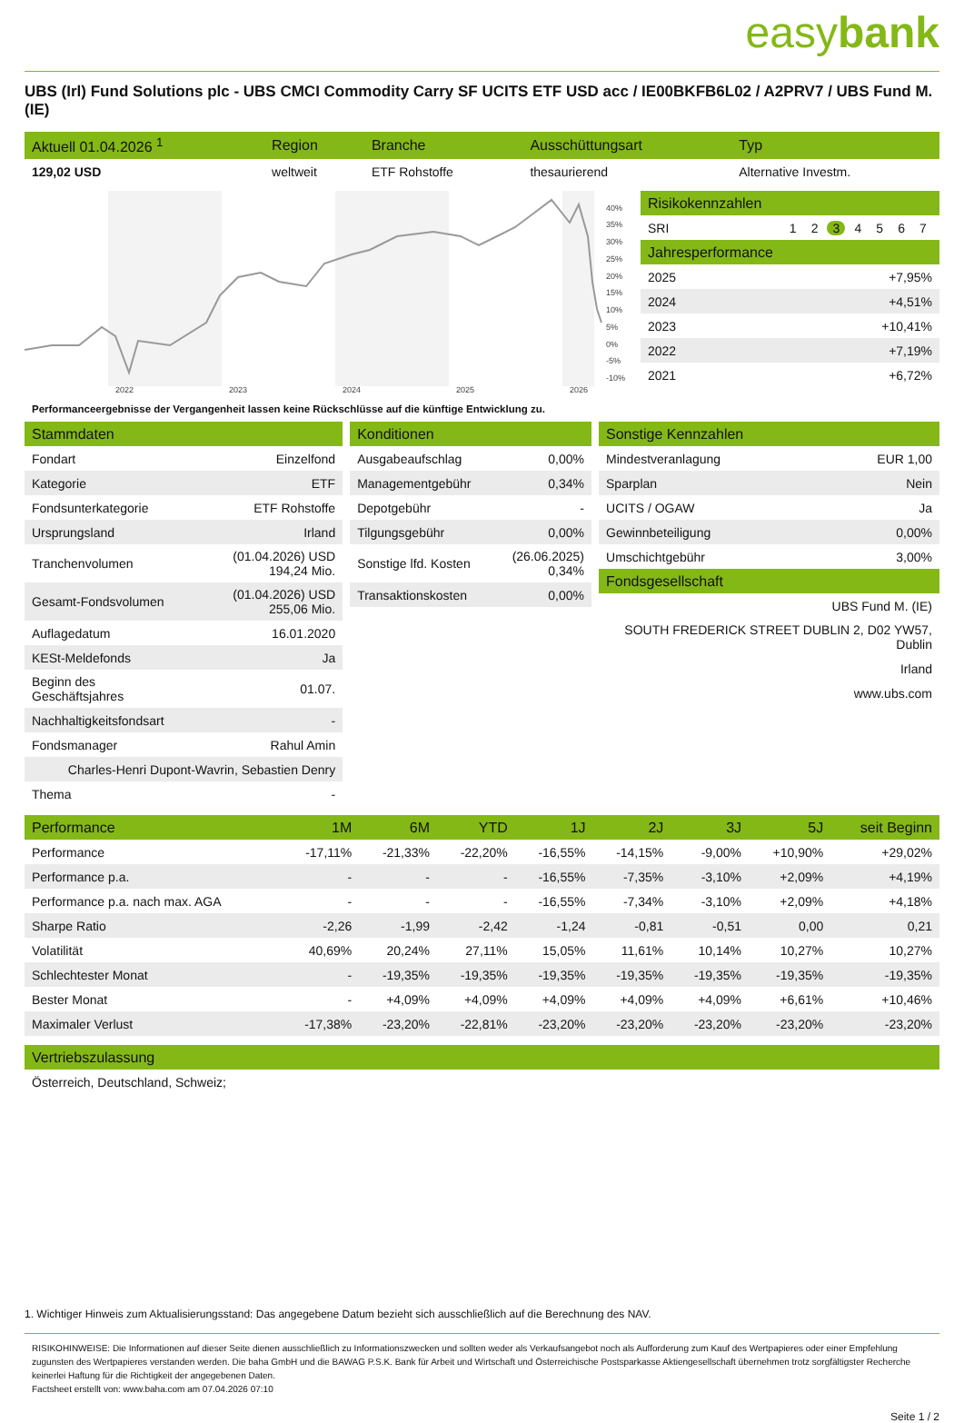easybank
UBS (Irl) Fund Solutions plc - UBS CMCI Commodity Carry SF UCITS ETF USD acc / IE00BKFB6L02 / A2PRV7 / UBS Fund M. (IE)
| Aktuell 01.04.2026 <sup>1</sup> | Region | Branche | Ausschüttungsart | Typ |
| --- | --- | --- | --- | --- |
| 129,02 USD | weltweit | ETF Rohstoffe | thesaurierend | Alternative Investm. |
40%
35%
30%
25%
20%
15%
10%
5%
0%
-5%
-10%
2022
2023
2024
2025
2026
| Risikokennzahlen | |
| --- | --- |
| SRI | 1 2 3 4 5 6 7 |
| Jahresperformance | |
| 2025 | +7,95% |
| 2024 | +4,51% |
| 2023 | +10,41% |
| 2022 | +7,19% |
| 2021 | +6,72% |
Performanceergebnisse der Vergangenheit lassen keine Rückschlüsse auf die künftige Entwicklung zu.
| Stammdaten | |
| --- | --- |
| Fondart | Einzelfond |
| Kategorie | ETF |
| Fondsunterkategorie | ETF Rohstoffe |
| Ursprungsland | Irland |
| Tranchenvolumen | (01.04.2026) USD 194,24 Mio. |
| Gesamt-Fondsvolumen | (01.04.2026) USD 255,06 Mio. |
| Auflagedatum | 16.01.2020 |
| KESt-Meldefonds | Ja |
| Beginn des Geschäftsjahres | 01.07. |
| Nachhaltigkeitsfondsart | - |
| Fondsmanager | Rahul Amin |
| Charles-Henri Dupont-Wavrin, Sebastien Denry | |
| Thema | - |
| Konditionen | |
| --- | --- |
| Ausgabeaufschlag | 0,00% |
| Managementgebühr | 0,34% |
| Depotgebühr | - |
| Tilgungsgebühr | 0,00% |
| Sonstige lfd. Kosten | (26.06.2025) 0,34% |
| Transaktionskosten | 0,00% |
| Sonstige Kennzahlen | |
| --- | --- |
| Mindestveranlagung | EUR 1,00 |
| Sparplan | Nein |
| UCITS / OGAW | Ja |
| Gewinnbeteiligung | 0,00% |
| Umschichtgebühr | 3,00% |
| Fondsgesellschaft | |
| UBS Fund M. (IE) | |
| SOUTH FREDERICK STREET DUBLIN 2, D02 YW57, Dublin | |
| Irland | |
| www.ubs.com | |
| Performance | 1M | 6M | YTD | 1J | 2J | 3J | 5J | seit Beginn |
| --- | --- | --- | --- | --- | --- | --- | --- | --- |
| Performance | -17,11% | -21,33% | -22,20% | -16,55% | -14,15% | -9,00% | +10,90% | +29,02% |
| Performance p.a. | - | - | - | -16,55% | -7,35% | -3,10% | +2,09% | +4,19% |
| Performance p.a. nach max. AGA | - | - | - | -16,55% | -7,34% | -3,10% | +2,09% | +4,18% |
| Sharpe Ratio | -2,26 | -1,99 | -2,42 | -1,24 | -0,81 | -0,51 | 0,00 | 0,21 |
| Volatilität | 40,69% | 20,24% | 27,11% | 15,05% | 11,61% | 10,14% | 10,27% | 10,27% |
| Schlechtester Monat | - | -19,35% | -19,35% | -19,35% | -19,35% | -19,35% | -19,35% | -19,35% |
| Bester Monat | - | +4,09% | +4,09% | +4,09% | +4,09% | +4,09% | +6,61% | +10,46% |
| Maximaler Verlust | -17,38% | -23,20% | -22,81% | -23,20% | -23,20% | -23,20% | -23,20% | -23,20% |
| Vertriebszulassung |
| --- |
| Österreich, Deutschland, Schweiz; |
1. Wichtiger Hinweis zum Aktualisierungsstand: Das angegebene Datum bezieht sich ausschließlich auf die Berechnung des NAV.
RISIKOHINWEISE: Die Informationen auf dieser Seite dienen ausschließlich zu Informationszwecken und sollten weder als Verkaufsangebot noch als Aufforderung zum Kauf des Wertpapieres oder einer Empfehlung zugunsten des Wertpapieres verstanden werden. Die baha GmbH und die BAWAG P.S.K. Bank für Arbeit und Wirtschaft und Österreichische Postsparkasse Aktiengesellschaft übernehmen trotz sorgfältigster Recherche keinerlei Haftung für die Richtigkeit der angegebenen Daten.
Factsheet erstellt von: www.baha.com am 07.04.2026 07:10
Seite 1 / 2